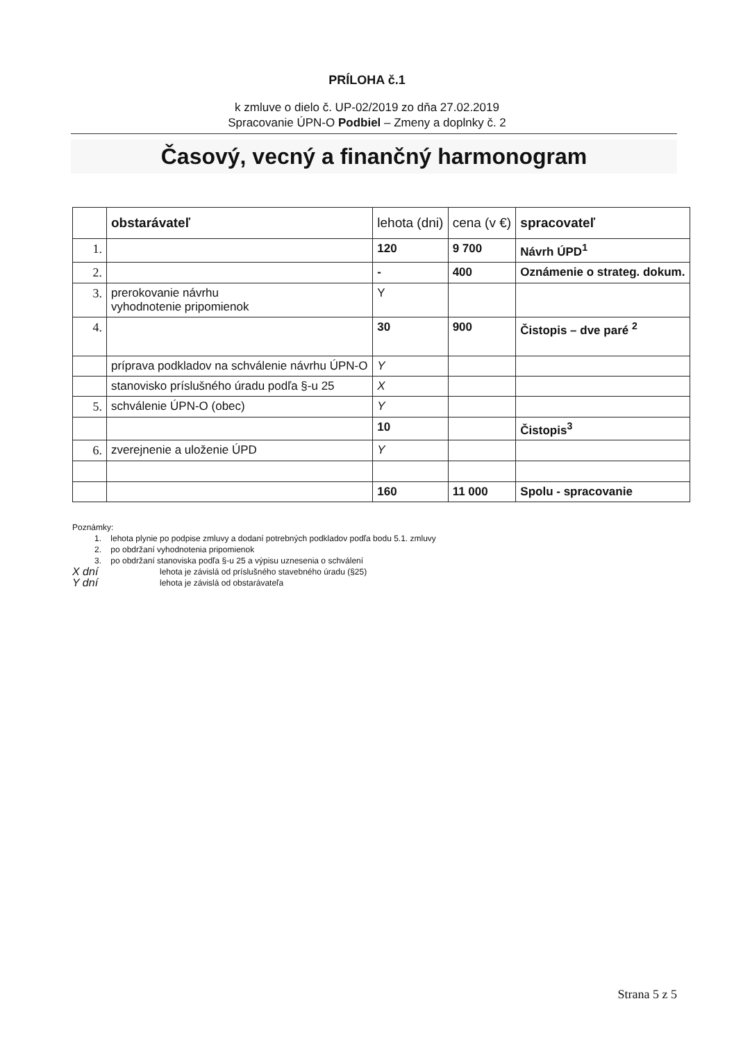PRÍLOHA č.1
k zmluve o dielo č. UP-02/2019 zo dňa 27.02.2019
Spracovanie ÚPN-O Podbiel – Zmeny a doplnky č. 2
Časový, vecný a finančný harmonogram
| | obstarávateľ | lehota (dni) | cena (v €) | spracovateľ |
| --- | --- | --- | --- | --- |
| 1. | | 120 | 9 700 | Návrh ÚPD<sup>1</sup> |
| 2. | | - | 400 | Oznámenie o strateg. dokum. |
| 3. | prerokovanie návrhu vyhodnotenie pripomienok | Y | | |
| 4. | | 30 | 900 | Čistopis – dve paré <sup>2</sup> |
| | príprava podkladov na schválenie návrhu ÚPN-O | Y | | |
| | stanovisko príslušného úradu podľa §-u 25 | X | | |
| 5. | schválenie ÚPN-O (obec) | Y | | |
| | | 10 | | Čistopis<sup>3</sup> |
| 6. | zverejnenie a uloženie ÚPD | Y | | |
| | | 160 | 11 000 | Spolu - spracovanie |
Poznámky:
1. lehota plynie po podpise zmluvy a dodaní potrebných podkladov podľa bodu 5.1. zmluvy
2. po obdržaní vyhodnotenia pripomienok
3. po obdržaní stanoviska podľa §-u 25 a výpisu uznesenia o schválení
X dní lehota je závislá od príslušného stavebného úradu (§25)
Y dní lehota je závislá od obstarávateľa
Strana 5 z 5